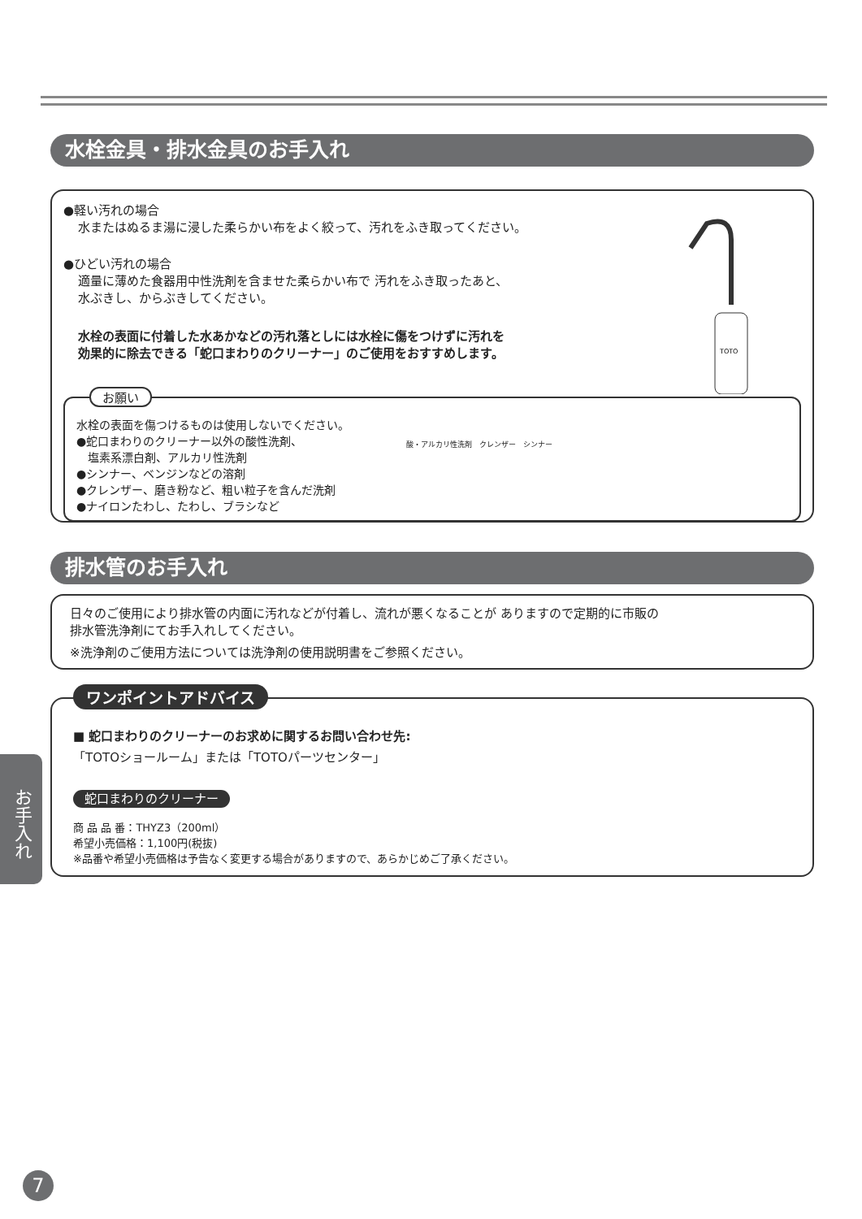水栓金具・排水金具のお手入れ
●軽い汚れの場合
水またはぬるま湯に浸した柔らかい布をよく絞って、汚れをふき取ってください。
●ひどい汚れの場合
適量に薄めた食器用中性洗剤を含ませた柔らかい布で 汚れをふき取ったあと、
水ぶきし、からぶきしてください。
水栓の表面に付着した水あかなどの汚れ落としには水栓に傷をつけずに汚れを
効果的に除去できる「蛇口まわりのクリーナー」のご使用をおすすめします。
TOTO
お願い
水栓の表面を傷つけるものは使用しないでください。
●蛇口まわりのクリーナー以外の酸性洗剤、
　塩素系漂白剤、アルカリ性洗剤
●シンナー、ベンジンなどの溶剤
●クレンザー、磨き粉など、粗い粒子を含んだ洗剤
●ナイロンたわし、たわし、ブラシなど
酸・アルカリ性洗剤　クレンザー　シンナー
排水管のお手入れ
日々のご使用により排水管の内面に汚れなどが付着し、流れが悪くなることが ありますので定期的に市販の
排水管洗浄剤にてお手入れしてください。
※洗浄剤のご使用方法については洗浄剤の使用説明書をご参照ください。
ワンポイントアドバイス
■ 蛇口まわりのクリーナーのお求めに関するお問い合わせ先:
「TOTOショールーム」または「TOTOパーツセンター」
蛇口まわりのクリーナー
商 品 品 番：THYZ3（200ml）
希望小売価格：1,100円(税抜)
※品番や希望小売価格は予告なく変更する場合がありますので、あらかじめご了承ください。
お手入れ
7